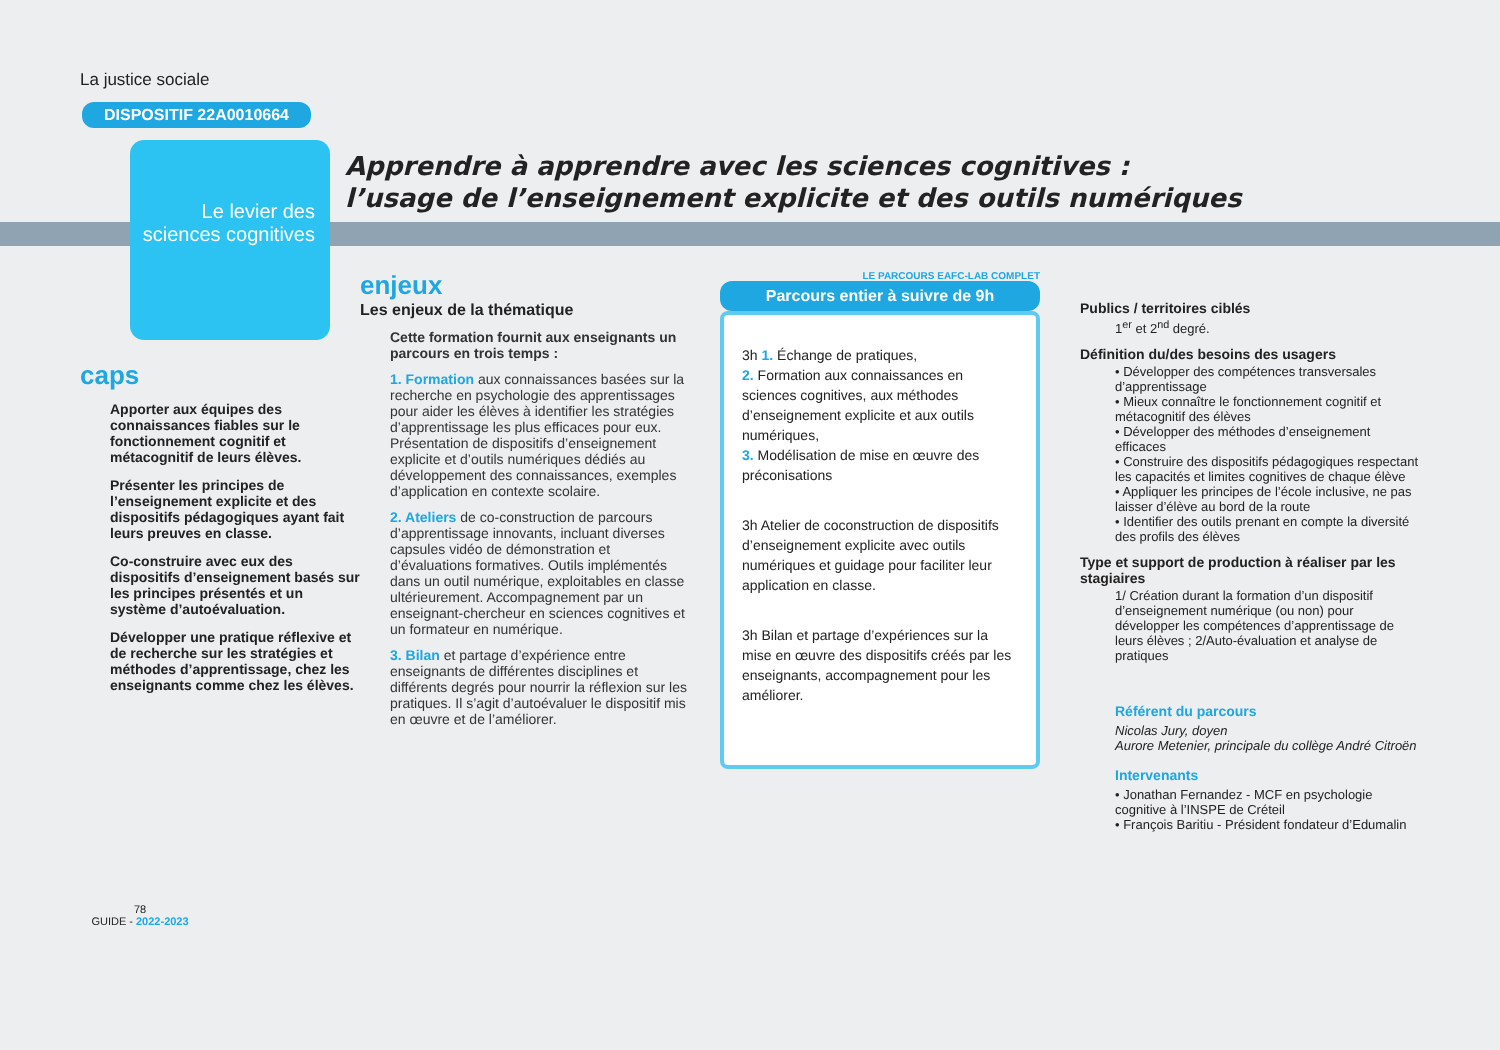Apprendre à apprendre avec les sciences cognitives :
l’usage de l’enseignement explicite et des outils numériques
La justice sociale
DISPOSITIF 22A0010664
Le levier des sciences cognitives
caps
Apporter aux équipes des connaissances fiables sur le fonctionnement cognitif et métacognitif de leurs élèves.
Présenter les principes de l’enseignement explicite et des dispositifs pédagogiques ayant fait leurs preuves en classe.
Co-construire avec eux des dispositifs d’enseignement basés sur les principes présentés et un système d’autoévaluation.
Développer une pratique réflexive et de recherche sur les stratégies et méthodes d’apprentissage, chez les enseignants comme chez les élèves.
78
GUIDE - 2022-2023
enjeux
Les enjeux de la thématique
Cette formation fournit aux enseignants un parcours en trois temps :
1. Formation aux connaissances basées sur la recherche en psychologie des apprentissages pour aider les élèves à identifier les stratégies d’apprentissage les plus efficaces pour eux. Présentation de dispositifs d’enseignement explicite et d’outils numériques dédiés au développement des connaissances, exemples d’application en contexte scolaire.
2. Ateliers de co-construction de parcours d’apprentissage innovants, incluant diverses capsules vidéo de démonstration et d’évaluations formatives. Outils implémentés dans un outil numérique, exploitables en classe ultérieurement. Accompagnement par un enseignant-chercheur en sciences cognitives et un formateur en numérique.
3. Bilan et partage d’expérience entre enseignants de différentes disciplines et différents degrés pour nourrir la réflexion sur les pratiques. Il s’agit d’autoévaluer le dispositif mis en œuvre et de l’améliorer.
LE PARCOURS EAFC-LAB COMPLET
Parcours entier à suivre de 9h
3h 1. Échange de pratiques,
2. Formation aux connaissances en sciences cognitives, aux méthodes d’enseignement explicite et aux outils numériques,
3. Modélisation de mise en œuvre des préconisations
3h Atelier de coconstruction de dispositifs d’enseignement explicite avec outils numériques et guidage pour faciliter leur application en classe.
3h Bilan et partage d’expériences sur la mise en œuvre des dispositifs créés par les enseignants, accompagnement pour les améliorer.
Publics / territoires ciblés
1<sup>er</sup> et 2<sup>nd</sup> degré.
Définition du/des besoins des usagers
• Développer des compétences transversales d’apprentissage
• Mieux connaître le fonctionnement cognitif et métacognitif des élèves
• Développer des méthodes d’enseignement efficaces
• Construire des dispositifs pédagogiques respectant les capacités et limites cognitives de chaque élève
• Appliquer les principes de l’école inclusive, ne pas laisser d’élève au bord de la route
• Identifier des outils prenant en compte la diversité des profils des élèves
Type et support de production à réaliser par les stagiaires
1/ Création durant la formation d’un dispositif d’enseignement numérique (ou non) pour développer les compétences d’apprentissage de leurs élèves ; 2/Auto-évaluation et analyse de pratiques
Référent du parcours
Nicolas Jury, doyen
Aurore Metenier, principale du collège André Citroën
Intervenants
• Jonathan Fernandez - MCF en psychologie cognitive à l’INSPE de Créteil
• François Baritiu - Président fondateur d’Edumalin